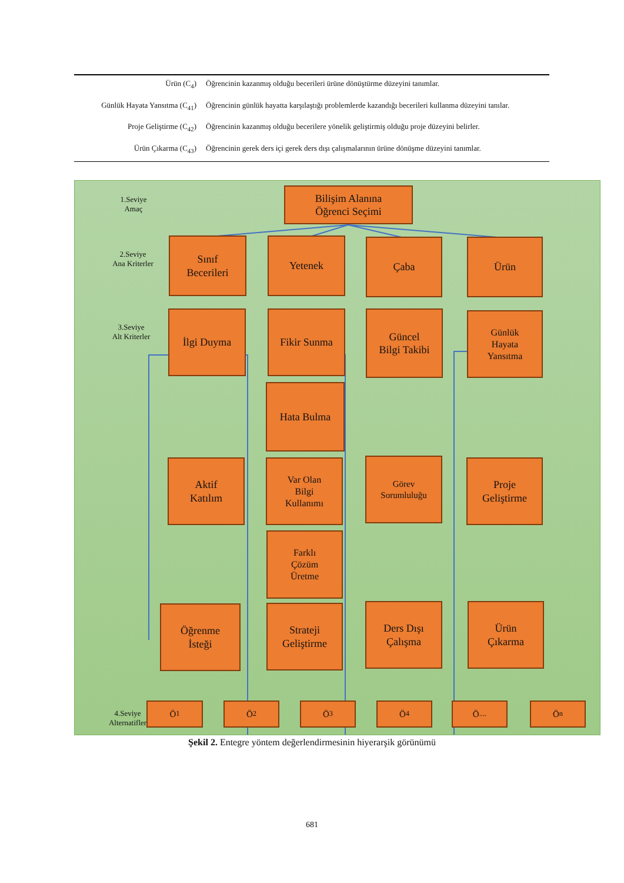| Ürün (C<sub>4</sub>) | Öğrencinin kazanmış olduğu becerileri ürüne dönüştürme düzeyini tanımlar. |
| Günlük Hayata Yansıtma (C<sub>41</sub>) | Öğrencinin günlük hayatta karşılaştığı problemlerde kazandığı becerileri kullanma düzeyini tanılar. |
| Proje Geliştirme (C<sub>42</sub>) | Öğrencinin kazanmış olduğu becerilere yönelik geliştirmiş olduğu proje düzeyini belirler. |
| Ürün Çıkarma (C<sub>43</sub>) | Öğrencinin gerek ders içi gerek ders dışı çalışmalarının ürüne dönüşme düzeyini tanımlar. |
1.Seviye
Amaç
2.Seviye
Ana Kriterler
3.Seviye
Alt Kriterler
4.Seviye
Alternatifler
Bilişim Alanına
Öğrenci Seçimi
Sınıf
Becerileri
Yetenek Çaba Ürün
İlgi Duyma Fikir Sunma
Güncel
Bilgi Takibi
Günlük
Hayata
Yansıtma
Hata Bulma
Aktif
Katılım
Var Olan
Bilgi
Kullanımı
Görev
Sorumluluğu
Proje
Geliştirme
Farklı
Çözüm
Üretme
Öğrenme
İsteği
Strateji
Geliştirme
Ders Dışı
Çalışma
Ürün
Çıkarma
Ö<sub>1</sub> Ö<sub>2</sub> Ö<sub>3</sub> Ö<sub>4</sub> Ö<sub>....</sub> Ö<sub>n</sub>
Şekil 2. Entegre yöntem değerlendirmesinin hiyerarşik görünümü
681